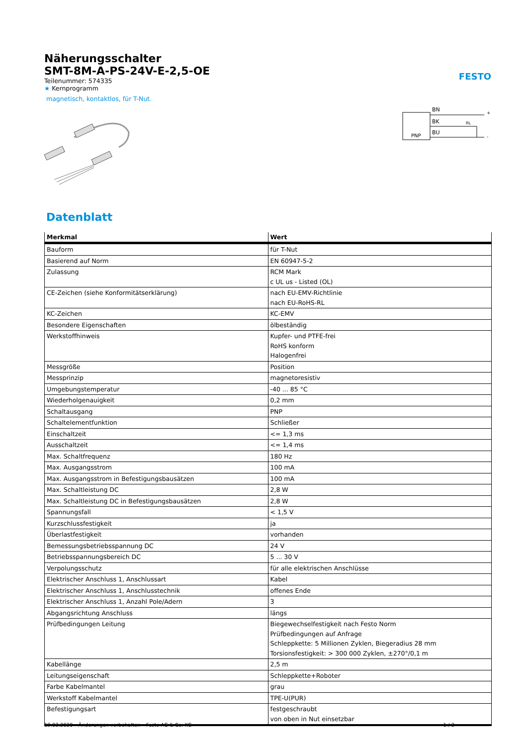FESTO
Näherungsschalter
SMT-8M-A-PS-24V-E-2,5-OE
Teilenummer: 574335
★ Kernprogramm
magnetisch, kontaktlos, für T-Nut.
PNP
BN
BK
BU
RL
+
-
Datenblatt
| Merkmal | Wert |
| --- | --- |
| Bauform | für T-Nut |
| Basierend auf Norm | EN 60947-5-2 |
| Zulassung | RCM Mark c UL us - Listed (OL) |
| CE-Zeichen (siehe Konformitätserklärung) | nach EU-EMV-Richtlinie nach EU-RoHS-RL |
| KC-Zeichen | KC-EMV |
| Besondere Eigenschaften | ölbeständig |
| Werkstoffhinweis | Kupfer- und PTFE-frei RoHS konform Halogenfrei |
| Messgröße | Position |
| Messprinzip | magnetoresistiv |
| Umgebungstemperatur | -40 ... 85 °C |
| Wiederholgenauigkeit | 0,2 mm |
| Schaltausgang | PNP |
| Schaltelementfunktion | Schließer |
| Einschaltzeit | <= 1,3 ms |
| Ausschaltzeit | <= 1,4 ms |
| Max. Schaltfrequenz | 180 Hz |
| Max. Ausgangsstrom | 100 mA |
| Max. Ausgangsstrom in Befestigungsbausätzen | 100 mA |
| Max. Schaltleistung DC | 2,8 W |
| Max. Schaltleistung DC in Befestigungsbausätzen | 2,8 W |
| Spannungsfall | < 1,5 V |
| Kurzschlussfestigkeit | ja |
| Überlastfestigkeit | vorhanden |
| Bemessungsbetriebsspannung DC | 24 V |
| Betriebsspannungsbereich DC | 5 ... 30 V |
| Verpolungsschutz | für alle elektrischen Anschlüsse |
| Elektrischer Anschluss 1, Anschlussart | Kabel |
| Elektrischer Anschluss 1, Anschlusstechnik | offenes Ende |
| Elektrischer Anschluss 1, Anzahl Pole/Adern | 3 |
| Abgangsrichtung Anschluss | längs |
| Prüfbedingungen Leitung | Biegewechselfestigkeit nach Festo Norm Prüfbedingungen auf Anfrage Schleppkette: 5 Millionen Zyklen, Biegeradius 28 mm Torsionsfestigkeit: > 300 000 Zyklen, ±270°/0,1 m |
| Kabellänge | 2,5 m |
| Leitungseigenschaft | Schleppkette+Roboter |
| Farbe Kabelmantel | grau |
| Werkstoff Kabelmantel | TPE-U(PUR) |
| Befestigungsart | festgeschraubt von oben in Nut einsetzbar |
19.03.2020 – Änderungen vorbehalten – Festo AG & Co. KG 1 / 2